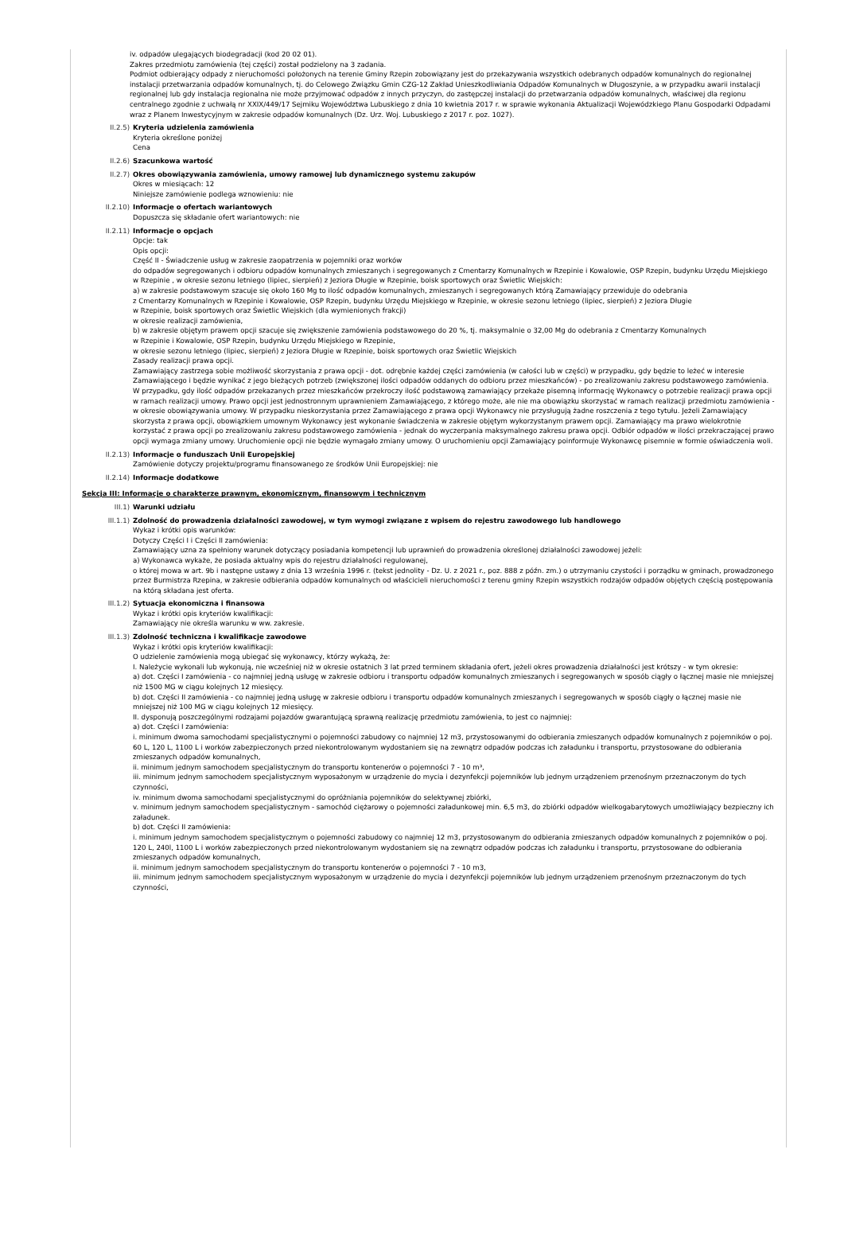iv. odpadów ulegających biodegradacji (kod 20 02 01).
Zakres przedmiotu zamówienia (tej części) został podzielony na 3 zadania.
Podmiot odbierający odpady z nieruchomości położonych na terenie Gminy Rzepin zobowiązany jest do przekazywania wszystkich odebranych odpadów komunalnych do regionalnej instalacji przetwarzania odpadów komunalnych, tj. do Celowego Związku Gmin CZG-12 Zakład Unieszkodliwiania Odpadów Komunalnych w Długoszynie, a w przypadku awarii instalacji regionalnej lub gdy instalacja regionalna nie może przyjmować odpadów z innych przyczyn, do zastępczej instalacji do przetwarzania odpadów komunalnych, właściwej dla regionu centralnego zgodnie z uchwałą nr XXIX/449/17 Sejmiku Województwa Lubuskiego z dnia 10 kwietnia 2017 r. w sprawie wykonania Aktualizacji Wojewódzkiego Planu Gospodarki Odpadami wraz z Planem Inwestycyjnym w zakresie odpadów komunalnych (Dz. Urz. Woj. Lubuskiego z 2017 r. poz. 1027).
II.2.5) Kryteria udzielenia zamówienia
Kryteria określone poniżej
Cena
II.2.6) Szacunkowa wartość
II.2.7) Okres obowiązywania zamówienia, umowy ramowej lub dynamicznego systemu zakupów
Okres w miesiącach: 12
Niniejsze zamówienie podlega wznowieniu: nie
II.2.10) Informacje o ofertach wariantowych
Dopuszcza się składanie ofert wariantowych: nie
II.2.11) Informacje o opcjach
Opcje: tak
Opis opcji:
Część II - Świadczenie usług w zakresie zaopatrzenia w pojemniki oraz worków
do odpadów segregowanych i odbioru odpadów komunalnych zmieszanych i segregowanych z Cmentarzy Komunalnych w Rzepinie i Kowalowie, OSP Rzepin, budynku Urzędu Miejskiego w Rzepinie , w okresie sezonu letniego (lipiec, sierpień) z Jeziora Długie w Rzepinie, boisk sportowych oraz Świetlic Wiejskich:
a) w zakresie podstawowym szacuje się około 160 Mg to ilość odpadów komunalnych, zmieszanych i segregowanych którą Zamawiający przewiduje do odebrania
z Cmentarzy Komunalnych w Rzepinie i Kowalowie, OSP Rzepin, budynku Urzędu Miejskiego w Rzepinie, w okresie sezonu letniego (lipiec, sierpień) z Jeziora Długie
w Rzepinie, boisk sportowych oraz Świetlic Wiejskich (dla wymienionych frakcji)
w okresie realizacji zamówienia,
b) w zakresie objętym prawem opcji szacuje się zwiększenie zamówienia podstawowego do 20 %, tj. maksymalnie o 32,00 Mg do odebrania z Cmentarzy Komunalnych
w Rzepinie i Kowalowie, OSP Rzepin, budynku Urzędu Miejskiego w Rzepinie,
w okresie sezonu letniego (lipiec, sierpień) z Jeziora Długie w Rzepinie, boisk sportowych oraz Świetlic Wiejskich
Zasady realizacji prawa opcji.
Zamawiający zastrzega sobie możliwość skorzystania z prawa opcji - dot. odrębnie każdej części zamówienia (w całości lub w części) w przypadku, gdy będzie to leżeć w interesie Zamawiającego i będzie wynikać z jego bieżących potrzeb (zwiększonej ilości odpadów oddanych do odbioru przez mieszkańców) - po zrealizowaniu zakresu podstawowego zamówienia. W przypadku, gdy ilość odpadów przekazanych przez mieszkańców przekroczy ilość podstawową zamawiający przekaże pisemną informację Wykonawcy o potrzebie realizacji prawa opcji w ramach realizacji umowy. Prawo opcji jest jednostronnym uprawnieniem Zamawiającego, z którego może, ale nie ma obowiązku skorzystać w ramach realizacji przedmiotu zamówienia - w okresie obowiązywania umowy. W przypadku nieskorzystania przez Zamawiającego z prawa opcji Wykonawcy nie przysługują żadne roszczenia z tego tytułu. Jeżeli Zamawiający skorzysta z prawa opcji, obowiązkiem umownym Wykonawcy jest wykonanie świadczenia w zakresie objętym wykorzystanym prawem opcji. Zamawiający ma prawo wielokrotnie korzystać z prawa opcji po zrealizowaniu zakresu podstawowego zamówienia - jednak do wyczerpania maksymalnego zakresu prawa opcji. Odbiór odpadów w ilości przekraczającej prawo opcji wymaga zmiany umowy. Uruchomienie opcji nie będzie wymagało zmiany umowy. O uruchomieniu opcji Zamawiający poinformuje Wykonawcę pisemnie w formie oświadczenia woli.
II.2.13) Informacje o funduszach Unii Europejskiej
Zamówienie dotyczy projektu/programu finansowanego ze środków Unii Europejskiej: nie
II.2.14) Informacje dodatkowe
Sekcja III: Informacje o charakterze prawnym, ekonomicznym, finansowym i technicznym
III.1) Warunki udziału
III.1.1) Zdolność do prowadzenia działalności zawodowej, w tym wymogi związane z wpisem do rejestru zawodowego lub handlowego
Wykaz i krótki opis warunków:
Dotyczy Części I i Części II zamówienia:
Zamawiający uzna za spełniony warunek dotyczący posiadania kompetencji lub uprawnień do prowadzenia określonej działalności zawodowej jeżeli:
a) Wykonawca wykaże, że posiada aktualny wpis do rejestru działalności regulowanej,
o której mowa w art. 9b i następne ustawy z dnia 13 września 1996 r. (tekst jednolity - Dz. U. z 2021 r., poz. 888 z późn. zm.) o utrzymaniu czystości i porządku w gminach, prowadzonego przez Burmistrza Rzepina, w zakresie odbierania odpadów komunalnych od właścicieli nieruchomości z terenu gminy Rzepin wszystkich rodzajów odpadów objętych częścią postępowania na którą składana jest oferta.
III.1.2) Sytuacja ekonomiczna i finansowa
Wykaz i krótki opis kryteriów kwalifikacji:
Zamawiający nie określa warunku w ww. zakresie.
III.1.3) Zdolność techniczna i kwalifikacje zawodowe
Wykaz i krótki opis kryteriów kwalifikacji:
O udzielenie zamówienia mogą ubiegać się wykonawcy, którzy wykażą, że:
I. Należycie wykonali lub wykonują, nie wcześniej niż w okresie ostatnich 3 lat przed terminem składania ofert, jeżeli okres prowadzenia działalności jest krótszy - w tym okresie:
a) dot. Części I zamówienia - co najmniej jedną usługę w zakresie odbioru i transportu odpadów komunalnych zmieszanych i segregowanych w sposób ciągły o łącznej masie nie mniejszej niż 1500 MG w ciągu kolejnych 12 miesięcy.
b) dot. Części II zamówienia - co najmniej jedną usługę w zakresie odbioru i transportu odpadów komunalnych zmieszanych i segregowanych w sposób ciągły o łącznej masie nie mniejszej niż 100 MG w ciągu kolejnych 12 miesięcy.
II. dysponują poszczególnymi rodzajami pojazdów gwarantującą sprawną realizację przedmiotu zamówienia, to jest co najmniej:
a) dot. Części I zamówienia:
i. minimum dwoma samochodami specjalistycznymi o pojemności zabudowy co najmniej 12 m3, przystosowanymi do odbierania zmieszanych odpadów komunalnych z pojemników o poj. 60 L, 120 L, 1100 L i worków zabezpieczonych przed niekontrolowanym wydostaniem się na zewnątrz odpadów podczas ich załadunku i transportu, przystosowane do odbierania zmieszanych odpadów komunalnych,
ii. minimum jednym samochodem specjalistycznym do transportu kontenerów o pojemności 7 - 10 m³,
iii. minimum jednym samochodem specjalistycznym wyposażonym w urządzenie do mycia i dezynfekcji pojemników lub jednym urządzeniem przenośnym przeznaczonym do tych czynności,
iv. minimum dwoma samochodami specjalistycznymi do opróżniania pojemników do selektywnej zbiórki,
v. minimum jednym samochodem specjalistycznym - samochód ciężarowy o pojemności załadunkowej min. 6,5 m3, do zbiórki odpadów wielkogabarytowych umożliwiający bezpieczny ich załadunek.
b) dot. Części II zamówienia:
i. minimum jednym samochodem specjalistycznym o pojemności zabudowy co najmniej 12 m3, przystosowanym do odbierania zmieszanych odpadów komunalnych z pojemników o poj. 120 L, 240l, 1100 L i worków zabezpieczonych przed niekontrolowanym wydostaniem się na zewnątrz odpadów podczas ich załadunku i transportu, przystosowane do odbierania zmieszanych odpadów komunalnych,
ii. minimum jednym samochodem specjalistycznym do transportu kontenerów o pojemności 7 - 10 m3,
iii. minimum jednym samochodem specjalistycznym wyposażonym w urządzenie do mycia i dezynfekcji pojemników lub jednym urządzeniem przenośnym przeznaczonym do tych czynności,